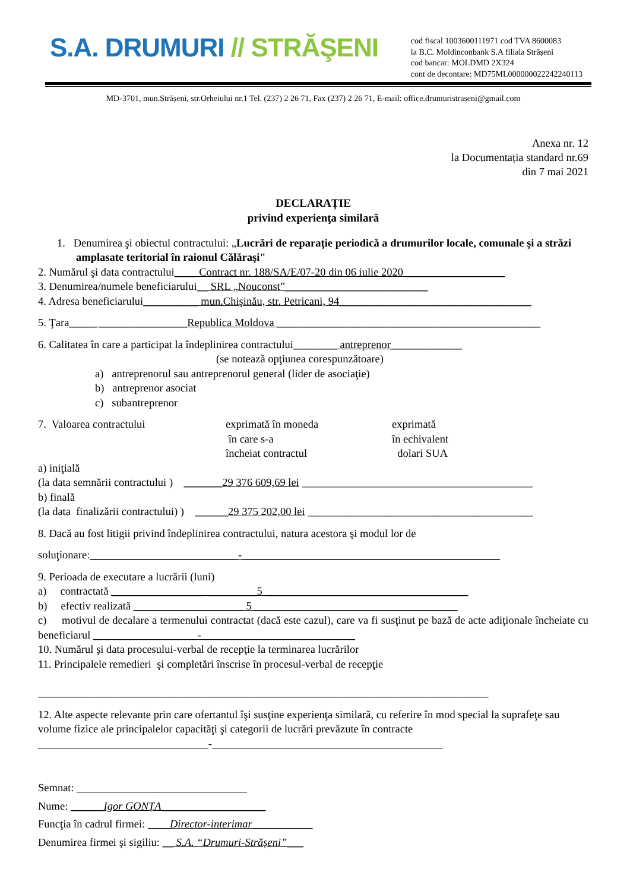S.A. DRUMURI // STRĂŞENI
cod fiscal 1003600111971 cod TVA 8600083
la B.C. Moldinconbank S.A filiala Strășeni
cod bancar: MOLDMD 2X324
cont de decontare: MD75ML000000022242240113
MD-3701, mun.Strășeni, str.Orheiului nr.1 Tel. (237) 2 26 71, Fax (237) 2 26 71, E-mail: office.drumuristraseni@gmail.com
Anexa nr. 12
la Documentația standard nr.69
din 7 mai 2021
DECLARAȚIE
privind experienţa similară
1. Denumirea şi obiectul contractului: „Lucrări de reparaţie periodică a drumurilor locale, comunale şi a străzi amplasate teritorial în raionul Călăraşi"
2. Numărul şi data contractului____ Contract nr. 188/SA/E/07-20 din 06 iulie 2020 __________________
3. Denumirea/numele beneficiarului__ SRL „Nouconst”__________________________
4. Adresa beneficiarului__________ mun.Chişinău, str. Petricani, 94___________________________________
5. Ţara_____ ________________Republica Moldova ________________________________________________
6. Calitatea în care a participat la îndeplinirea contractului________ antreprenor_____________
(se notează opţiunea corespunzătoare)
a) antreprenorul sau antreprenorul general (lider de asociaţie)
b) antreprenor asociat
c) subantreprenor
7. Valoarea contractului exprimată în moneda
în care s-a
încheiat contractul
exprimată
în echivalent
dolari SUA
a) iniţială
(la data semnării contractului ) _______29 376 609,69 lei __________________________________________
b) finală
(la data finalizării contractului) ) ______29 375 202,00 lei _________________________________________
8. Dacă au fost litigii privind îndeplinirea contractului, natura acestora şi modul lor de
soluţionare:___________________________-_______________________________________________
9. Perioada de executare a lucrării (luni)
a) contractată _________________ _________5 _____________________________________
b) efectiv realizată ____________________ 5 _____________________________________
c) motivul de decalare a termenului contractat (dacă este cazul), care va fi susţinut pe bază de acte adiţionale încheiate cu beneficiarul ___________________-____________________________
10. Numărul şi data procesului-verbal de recepţie la terminarea lucrărilor
11. Principalele remedieri şi completări înscrise în procesul-verbal de recepţie
__________________________________________________________________________________
12. Alte aspecte relevante prin care ofertantul îşi susţine experienţa similară, cu referire în mod special la suprafeţe sau volume fizice ale principalelor capacităţi şi categorii de lucrări prevăzute în contracte
_______________________________-__________________________________________
Semnat: _______________________________
Nume: ______Igor GONȚA___________________
Funcţia în cadrul firmei: ____Director-interimar___________
Denumirea firmei şi sigiliu: __ S.A. “Drumuri-Strășeni”___